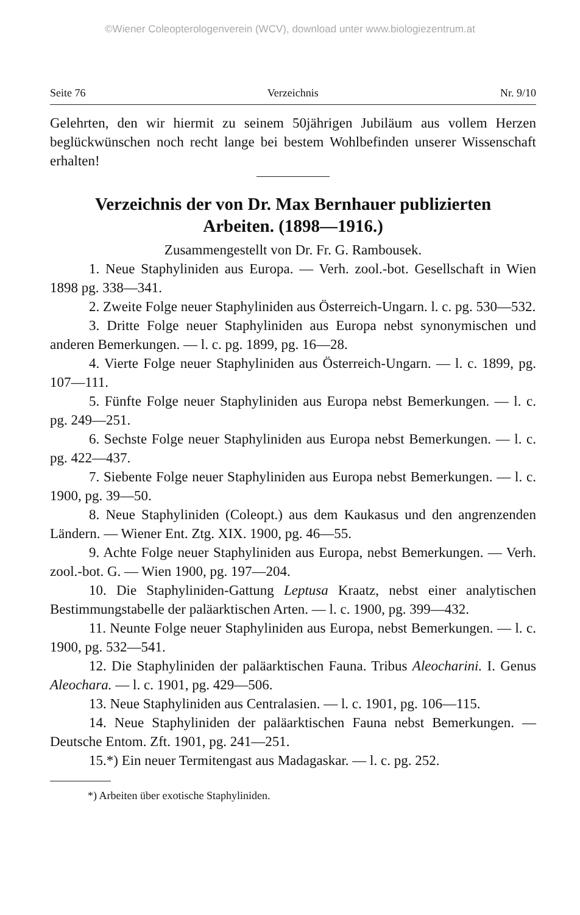©Wiener Coleopterologenverein (WCV), download unter www.biologiezentrum.at
Seite 76 Verzeichnis Nr. 9/10
Gelehrten, den wir hiermit zu seinem 50jährigen Jubiläum aus vollem Herzen beglückwünschen noch recht lange bei bestem Wohlbefinden unserer Wissenschaft erhalten!
Verzeichnis der von Dr. Max Bernhauer publizierten Arbeiten. (1898—1916.)
Zusammengestellt von Dr. Fr. G. Rambousek.
1. Neue Staphyliniden aus Europa. — Verh. zool.-bot. Gesellschaft in Wien 1898 pg. 338—341.
2. Zweite Folge neuer Staphyliniden aus Österreich-Ungarn. l. c. pg. 530—532.
3. Dritte Folge neuer Staphyliniden aus Europa nebst synonymischen und anderen Bemerkungen. — l. c. pg. 1899, pg. 16—28.
4. Vierte Folge neuer Staphyliniden aus Österreich-Ungarn. — l. c. 1899, pg. 107—111.
5. Fünfte Folge neuer Staphyliniden aus Europa nebst Bemerkungen. — l. c. pg. 249—251.
6. Sechste Folge neuer Staphyliniden aus Europa nebst Bemerkungen. — l. c. pg. 422—437.
7. Siebente Folge neuer Staphyliniden aus Europa nebst Bemerkungen. — l. c. 1900, pg. 39—50.
8. Neue Staphyliniden (Coleopt.) aus dem Kaukasus und den angrenzenden Ländern. — Wiener Ent. Ztg. XIX. 1900, pg. 46—55.
9. Achte Folge neuer Staphyliniden aus Europa, nebst Bemerkungen. — Verh. zool.-bot. G. — Wien 1900, pg. 197—204.
10. Die Staphyliniden-Gattung Leptusa Kraatz, nebst einer analytischen Bestimmungstabelle der paläarktischen Arten. — l. c. 1900, pg. 399—432.
11. Neunte Folge neuer Staphyliniden aus Europa, nebst Bemerkungen. — l. c. 1900, pg. 532—541.
12. Die Staphyliniden der paläarktischen Fauna. Tribus Aleocharini. I. Genus Aleochara. — l. c. 1901, pg. 429—506.
13. Neue Staphyliniden aus Centralasien. — l. c. 1901, pg. 106—115.
14. Neue Staphyliniden der paläarktischen Fauna nebst Bemerkungen. — Deutsche Entom. Zft. 1901, pg. 241—251.
15.*) Ein neuer Termitengast aus Madagaskar. — l. c. pg. 252.
*) Arbeiten über exotische Staphyliniden.